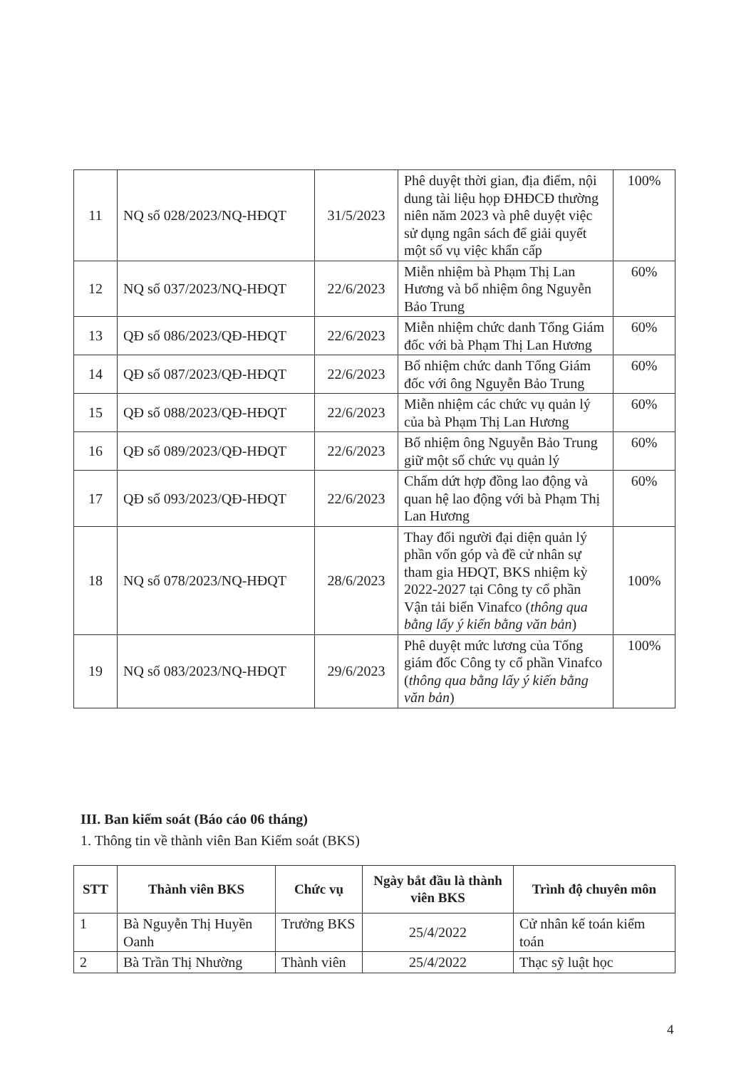| 11 | NQ số 028/2023/NQ-HĐQT | 31/5/2023 | Phê duyệt thời gian, địa điểm, nội dung tài liệu họp ĐHĐCĐ thường niên năm 2023 và phê duyệt việc sử dụng ngân sách để giải quyết một số vụ việc khẩn cấp | 100% |
| 12 | NQ số 037/2023/NQ-HĐQT | 22/6/2023 | Miễn nhiệm bà Phạm Thị Lan Hương và bổ nhiệm ông Nguyễn Bảo Trung | 60% |
| 13 | QĐ số 086/2023/QĐ-HĐQT | 22/6/2023 | Miễn nhiệm chức danh Tổng Giám đốc với bà Phạm Thị Lan Hương | 60% |
| 14 | QĐ số 087/2023/QĐ-HĐQT | 22/6/2023 | Bổ nhiệm chức danh Tổng Giám đốc với ông Nguyễn Bảo Trung | 60% |
| 15 | QĐ số 088/2023/QĐ-HĐQT | 22/6/2023 | Miễn nhiệm các chức vụ quản lý của bà Phạm Thị Lan Hương | 60% |
| 16 | QĐ số 089/2023/QĐ-HĐQT | 22/6/2023 | Bổ nhiệm ông Nguyễn Bảo Trung giữ một số chức vụ quản lý | 60% |
| 17 | QĐ số 093/2023/QĐ-HĐQT | 22/6/2023 | Chấm dứt hợp đồng lao động và quan hệ lao động với bà Phạm Thị Lan Hương | 60% |
| 18 | NQ số 078/2023/NQ-HĐQT | 28/6/2023 | Thay đổi người đại diện quản lý phần vốn góp và đề cử nhân sự tham gia HĐQT, BKS nhiệm kỳ 2022-2027 tại Công ty cổ phần Vận tải biển Vinafco ( thông qua bằng lấy ý kiến bằng văn bản ) | 100% |
| 19 | NQ số 083/2023/NQ-HĐQT | 29/6/2023 | Phê duyệt mức lương của Tổng giám đốc Công ty cổ phần Vinafco ( thông qua bằng lấy ý kiến bằng văn bản ) | 100% |
III. Ban kiểm soát (Báo cáo 06 tháng)
1. Thông tin về thành viên Ban Kiểm soát (BKS)
| STT | Thành viên BKS | Chức vụ | Ngày bắt đầu là thành viên BKS | Trình độ chuyên môn |
| --- | --- | --- | --- | --- |
| 1 | Bà Nguyễn Thị Huyền Oanh | Trưởng BKS | 25/4/2022 | Cử nhân kế toán kiểm toán |
| 2 | Bà Trần Thị Nhường | Thành viên | 25/4/2022 | Thạc sỹ luật học |
4